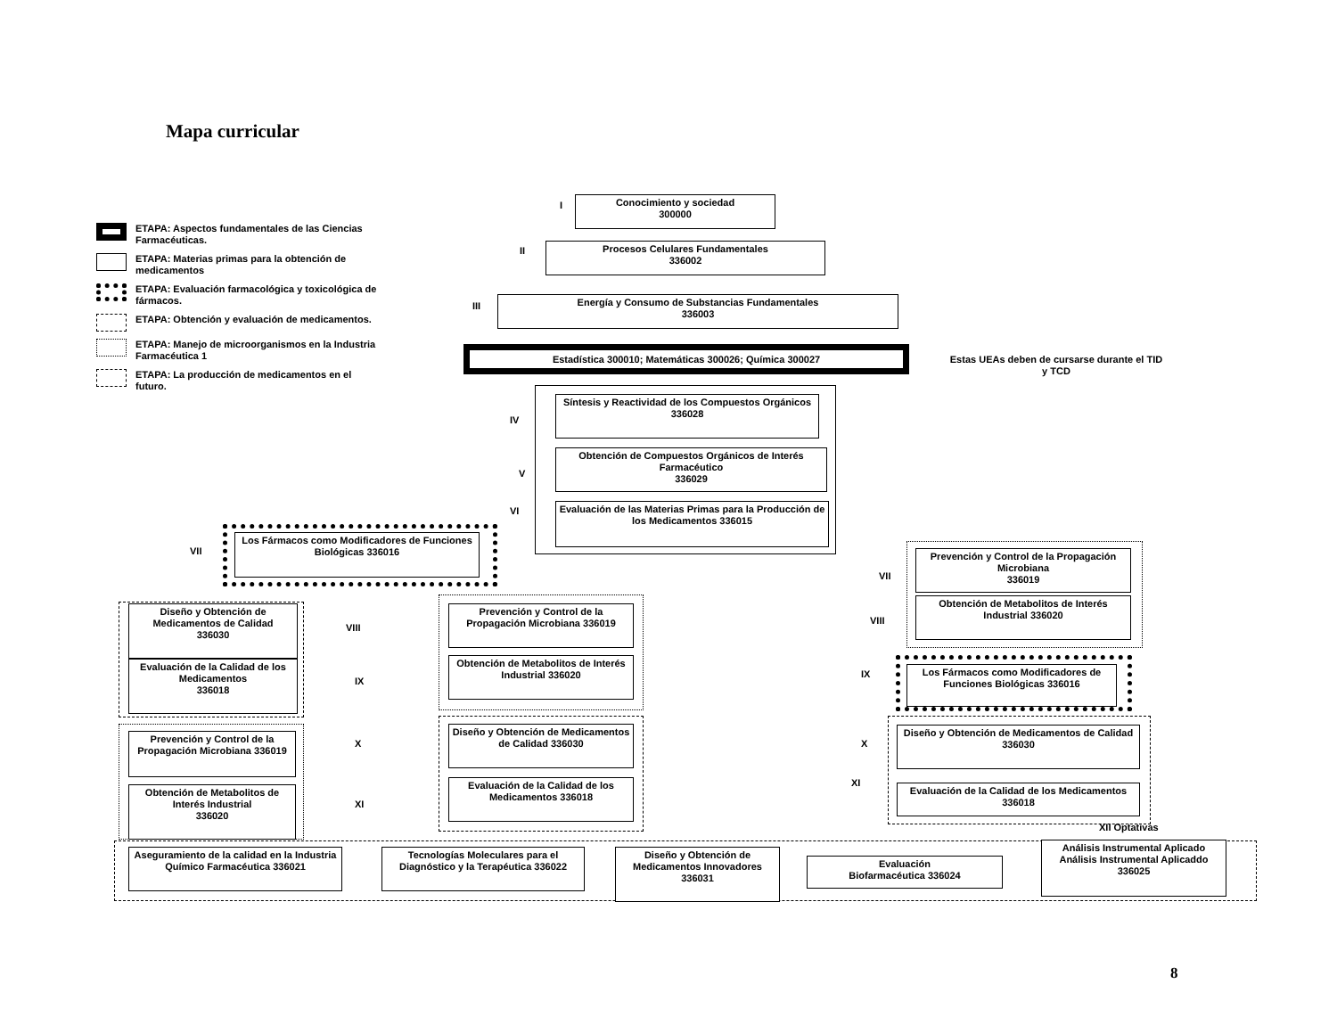Mapa curricular
ETAPA: Aspectos fundamentales de las Ciencias Farmacéuticas.
ETAPA: Materias primas para la obtención de medicamentos
ETAPA: Evaluación farmacológica y toxicológica de fármacos.
ETAPA: Obtención y evaluación de medicamentos.
ETAPA: Manejo de microorganismos en la Industria Farmacéutica 1
ETAPA: La producción de medicamentos en el futuro.
I
Conocimiento y sociedad
300000
II
Procesos Celulares Fundamentales
336002
III
Energía y Consumo de Substancias Fundamentales
336003
Estadística 300010; Matemáticas 300026; Química 300027
Estas UEAs deben de cursarse durante el TID y TCD
IV
Síntesis y Reactividad de los Compuestos Orgánicos
336028
V
Obtención de Compuestos Orgánicos de Interés Farmacéutico
336029
VI
Evaluación de las Materias Primas para la Producción de los Medicamentos 336015
VII
Los Fármacos como Modificadores de Funciones Biológicas 336016
Diseño y Obtención de Medicamentos de Calidad
336030
Evaluación de la Calidad de los Medicamentos
336018
Prevención y Control de la Propagación Microbiana 336019
Obtención de Metabolitos de Interés Industrial
336020
VIII
IX
X
XI
Prevención y Control de la Propagación Microbiana 336019
Obtención de Metabolitos de Interés Industrial 336020
Diseño y Obtención de Medicamentos de Calidad 336030
Evaluación de la Calidad de los Medicamentos 336018
VII
Prevención y Control de la Propagación Microbiana
336019
VIII
Obtención de Metabolitos de Interés Industrial 336020
IX
Los Fármacos como Modificadores de Funciones Biológicas 336016
X
Diseño y Obtención de Medicamentos de Calidad
336030
XI
Evaluación de la Calidad de los Medicamentos 336018
XII Optativas
Aseguramiento de la calidad en la Industria Químico Farmacéutica 336021
Tecnologías Moleculares para el Diagnóstico y la Terapéutica 336022
Diseño y Obtención de Medicamentos Innovadores
336031
Evaluación
Biofarmacéutica 336024
Análisis Instrumental Aplicado Análisis Instrumental Aplicaddo
336025
8